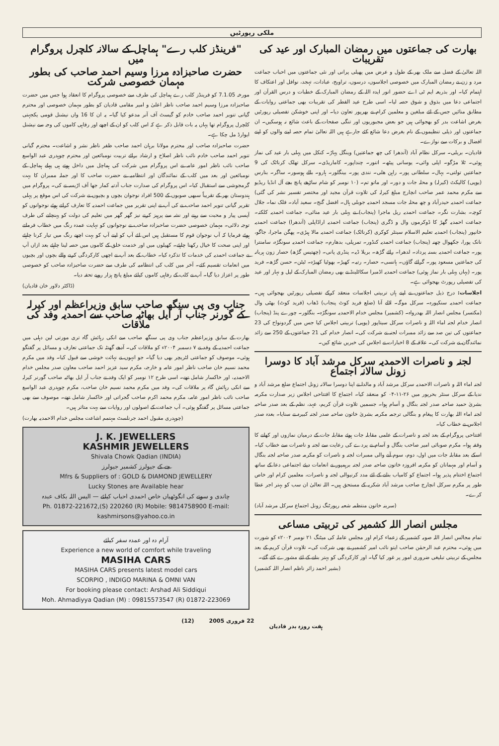ملکی رپورٹیں
بھارت کی جماعتوں میں رمضان المبارک اور عید کی تقریبات
اللہ تعالیٰ کے فضل سے ملک بھر کے طول و عرض میں پھیلی پرانی اور نئی جماعتوں میں احباب جماعت مرد و زن نے رمضان المبارک میں خصوصی اجلاسوں، درسوں، تراویح، عبادات، تہجد، نوافل اور اعتکاف کا اہتمام کیا۔ اور بذریعہ ایم ٹی اے حضور انور ایدہ اللہ کے رمضان المبارک کے خطبات و درس القرآن اور اجتماعی دعا میں بذوق و شوق حصہ لیا۔ اسی طرح عید الفطر کی تقریبات بھی جماعتی روایات کے مطابق منائیں جس کے لئے مبلغین و معلمین کرام نے بھرپور تعاون دیا۔ اور اپنی خوشکن تفصیلی رپورٹیں بغرض اشاعت بدر کو بھجوائی ہیں جو بعض مجبوریوں اور تنگی صفحات کے باعث شائع نہ ہوسکیں۔ ان جماعتوں اور ذیلی تنظیموں کے نام بغرض دعا شائع کئے جارہے ہیں اللہ تعالیٰ تمام حصہ لینے والوں کو اپنے افضال و برکات سے نوازے۔
قادیان۔ بریلی۔ سرکل نظام آباد (آندھرا کی چھ جماعتیں) وینگل پہاڑ۔ کنکل میں پہلی بار عید کی نماز ہوئی۔ ٹلا مڑگو۔ اپلی وائی۔ یوسانی پیٹھ۔ اتنور۔ چنداپور۔ کاماریڈی۔ سرکل تھلک کرناٹک کی 9 جماعتیں تولتی۔ بہال۔ سلطانی پور۔ راہن ھلی۔ نندی پور۔ بینگلور۔ ہارو۔ بالے ہوسور۔ ساگر۔ بنارس (یوپی) کالیکٹ (کیرلہ) و محلہ جات و دور۔ اور ماتو تم۔ (۱۰ نومبر کو شام ساڑھے پانچ بجے آل انڈیا ریڈیو سے مکرم محمد عمر صاحب انچارج مبلغ کیرلہ کی تلاوت قرآن مجید اور مختصر تفسیر نشر کی گئی) جماعت احمدیہ حیدرآباد و چھ محلہ جات مسجد احمدیہ جوبلی ہال۔ افضل گنج۔ سعید آباد۔ فلک نما۔ جلال کوچہ۔ بشارت نگر۔ جماعت احمدیہ ریل ماجرا (پنجاب) نے پہلی بار عید منائی۔ جماعت احمدیہ کلکتہ۔ جماعت احمدیہ گھڑ کا ڈوکرموں وال و ڈگری (پنجاب) جماعت احمدیہ اراڈاپلی (آندھرا) جماعت احمدیہ خانپور (پنجاب) احمدیہ تعلیم الاسلام سینٹر کوکری (کرناٹک) جماعت احمدیہ مالا ہیڑی۔ پھگن ماجرا، جاگو، نانک پورا، جکھوال چھنہ (پنجاب) جماعت احمدیہ کنڈور۔ تمرپلی، بدھارم۔ جماعت احمدیہ سونگڑہ، سامنترا پور۔ جماعت احمدیہ بسنہ پرداد۔ لدھرا۔ رائے گڑھ۔ بریلا ڈیہ۔ پنڈری پانی۔ (چھتیس گڑھ) حصار زون ہریانہ کی جماعتیں مسعود پور۔ گرائے گاؤں۔ ہانسی۔ حصار۔ رتیہ۔ کھیڑ۔ بھوٹیا کھیڑہ۔ ٹیٹن۔ حسن گڑھ۔ فرید پور۔ (یہاں پہلی بار نماز ہوئی) جماعت احمدیہ اڈمبرا سکاٹلینڈ نے بھی رمضان المبارک کے لیل و نہار اور عید کی تفصیلی رپورٹ بھجوائی ہے۔
اجلاسات: درج ذیل جماعتوں نے اپنے ہاں تربیتی اجلاسات منعقد کرکے تفصیلی رپورٹیں بھجوائی ہیں۔ جماعت احمدیہ سنکپورہ۔ سرکل موگہ۔ لالے آنا (ضلع فرید کوٹ پنجاب) ڈھاب (فرید کوٹ) بھٹی وال (مکتسر) مجلس انصار اللہ بھدرواہ۔ (کشمیر) مجلس خدام الاحمدیہ سونگڑہ۔ بنگلور۔ چورے پنڈ (پنجاب) انصار خدام لجنہ اماء اللہ و ناصرات سرکل سیتاپور (یوپی) تربیتی اجلاس کیا جس میں گردونواح کی 23 جماعتوں کی تین صد سے زائد ممبرات لجنہ نے شرکت کی۔ انصار خدام کی 21 جماعتوں کے 250 سے زائد نمائندگان نے شرکت کی۔ علاقہ کے 8 اخبارات نے اجلاس کی خبریں شائع کیں۔
لجنہ و ناصرات الاحمدیہ سرکل مرشد آباد کا دوسرا زونل سالانہ اجتماع
لجنہ اماء اللہ و ناصرات الاحمدیہ سرکل مرشد آباد و مالدا نے اپنا دوسرا سالانہ زونل اجتماع ضلع مرشد آباد و ندیا کے سرکل سنٹر بحرپور میں ۲۶-۱۱-۰۴ کو منعقد کیا۔ اجتماع کا افتتاحی اجلاس زیر صدارت مکرمہ بشریٰ حمید صاحبہ صدر لجنہ بنگال و آسام ہوا۔ جسمیں تلاوت قرآن کریم، عہد، نظم کے بعد صدر صاحبہ لجنہ اماء اللہ بھارت کا پیغام و بنگالی ترجمہ مکرمہ بشریٰ خاتون صاحبہ صدر لجنہ کبیرہ نے سنایا۔ بعدہ صدر اجلاس نے خطاب کیا۔
افتتاحی پروگرام کے بعد لجنہ و ناصرات کے علمی مقابلہ جات ہوئے مقابلہ جات کے درمیان نمازوں اور کھانے کا وقفہ ہوا۔ مکرم صوبائی امیر صاحب بنگال و آسام نے پردے کی رعایت سے لجنہ و ناصرات سے خطاب کیا۔ اسکے بعد مقابلہ جات میں اول، دوم، سوم آنے والی ممبرات لجنہ و ناصرات کو مکرمہ صدر صاحبہ لجنہ بنگال و آسام اور مہمانان کو مکرمہ افروزہ خاتون صاحبہ صدر لجنہ برہمپور نے انعامات دیئے اجتماعی دعا کے ساتھ اجتماع اختتام پذیر ہوا۔ اجتماع کو کامیاب بنانے کے لئے مدد کرنیوالی لجنہ و ناصرات، معلمین کرام اور خاص طور پر مکرم سرکل انچارج صاحب مرشد آباد شکریہ کے مستحق ہیں۔ اللہ تعالیٰ ان سب کو بہتر اجر عطا کرے۔
(سرینہ خاتون منتظمہ شعبہ رپورٹنگ زونل اجتماع سرکل مرشد آباد)
مجلس انصار اللہ کشمیر کی تربیتی مساعی
تمام مجالس انصار اللہ صوبہ کشمیر کے زعماء کرام اور مجلس عاملہ کی میٹنگ ۲۱ نومبر ۲۰۰۴ء کو شورت میں ہوئی۔ محترم عبد الرحمٰن صاحب ایتو نائب امیر کشمیر نے بھی شرکت کی۔ تلاوت قرآن کریم کے بعد مجلس کے تربیتی تبلیغی ضروری امور پر غور کیا گیا۔ اور کارکردگی کو بہتر بنانے کے لئے مشورے کئے گئے۔
(بشیر احمد زائر ناظم انصار اللہ کشمیر)
"فرینڈز کلب رے" ہماچل کے سالانہ کلچرل پروگرام میں
حضرت صاحبزادہ مرزا وسیم احمد صاحب کی بطور مہمان خصوصی شرکت
مورخہ 7.1.05 کو فرینڈز کلب رے ہماچل کی طرف سے خصوصی پروگرام کا انعقاد ہوا جس میں حضرت صاحبزادہ مرزا وسیم احمد صاحب ناظر اعلیٰ و امیر مقامی قادیان کو بطور مہمان خصوصی اور محترم گیانی تنویر احمد صاحب خادم کو گیسٹ آف آنر مدعو کیا گیا۔ یہ ان کا 16 واں نیشنل قومی یکجہتی کلچرل پروگرام تھا یہاں یہ بات قابل ذکر ہے کہ اس کلب کو ان کے اچھے اور رفاہی کاموں کی وجہ سے نیشنل ایوارڈ مل چکا ہے۔
حضرت صاحبزادہ صاحب اور محترم مولانا برہان احمد صاحب ظفر ناظر نشر و اشاعت۔ محترم گیانی تنویر احمد صاحب خادم نائب ناظر اصلاح و ارشاد برائے تربیت نومبائعین اور محترم چوہدری عبد الواسع صاحب نائب ناظر امور عامہ نے اس پروگرام میں شرکت کی ہماچل میں داخل ہوتے ہی پہلے ہماچل کے نومبائعین اور بعد میں کلب کے نمائندگان اور انتظامیہ نے حضرت صاحب کا اور جملہ ممبران کا بہت گرمجوشی سے استقبال کیا۔ اس پروگرام کی صدارت جناب آدتیہ کمار جھا آف اڑیسہ نے کی۔ پروگرام میں ہندوستان بھر کے تقریباً سبھی صوبوں کے 500 افراد نوجوان بچوں و بچیوں نے شرکت کی اس موقع پر پہلی تقریر گیانی تنویر احمد صاحب نے کی آپ نے اپنی تقریر میں جماعت احمدیہ کا تعارف کراتے ہوئے نوجوانوں کو آپسی پیار و محبت سے رہنے اور نشہ سے پرہیز کرنے نیز گھر گھر میں تعلیم کی دولت کو پہنچانے کی طرف توجہ دلائی۔ مہمان خصوصی حضرت صاحبزادہ صاحب نے نوجوانوں کو نہایت عمدہ رنگ میں خطاب فرماتے ہوئے فرمایا کہ آپ نوجوان قوم کا مستقبل ہیں اس لئے آپ کو اپنے آپ کو بہت اچھے رنگ میں تیار کرنا چاہئے اور اپنی صحت کا خیال رکھنا چاہئے۔ کھیلوں میں اور خدمت خلق کے کاموں میں حصہ لینا چاہئے بعد ازاں آپ نے جماعت احمدیہ کی خدمات کا تذکرہ کیا۔ خطاب کے بعد آپ نے اچھی کارکردگی کرنے والے بچوں اور بچیوں میں انعامات تقسیم کئے۔ آخر میں کلب کی انتظامیہ کی طرف سے حضرت صاحبزادہ صاحب کو خصوصی طور پر اعزاز دیا گیا۔ آپ نے کلب کے رفاہی کاموں کیلئے مبلغ پانچ ہزار روپے تحفہ دیا۔
(ڈاکٹر دلاور خان قادیان)
جناب وی پی سنگھ صاحب سابق وزیراعظم اور کیرلہ کے گورنر جناب آر ایل بھاٹیہ صاحب سے احمدیہ وفد کی ملاقات
بھارت کے سابق وزیراعظم جناب وی پی سنگھ صاحب سے انکی رہائش گاہ تری مورتی لین دہلی میں جماعت احمدیہ کے وفد نے ۷ دسمبر ۲۰۰۴ء کو ملاقات کی۔ آدھے گھنٹہ تک جماعتی تعارف و مسائل پر گفتگو ہوئی۔ موصوف کو جماعتی لٹریچر بھی دیا گیا۔ جو انہوں نے نہائت خوشی سے قبول کیا۔ وفد میں مکرم محمد نسیم خان صاحب ناظر امور عامہ و خارجہ، مکرم سید عزیز احمد صاحب معاون صدر مجلس خدام الاحمدیہ، اور خاکسار شامل تھے۔ اسی طرح ۱۲ نومبر کو ایک وفد نے جناب آر ایل بھاٹیہ صاحب گورنر کیرلہ سے انکی رہائش گاہ پر ملاقات کی۔ وفد میں مکرم محمد نسیم خان صاحب، مکرم چوہدری عبد الواسع صاحب نائب ناظر امور عامہ، مکرم محمد اکرم صاحب گجراتی اور خاکسار شامل تھے۔ موصوف سے بھی جماعتی مسائل پر گفتگو ہوئی۔ آپ جماعت کے اصولوں اور روایات سے بہت متاثر ہیں۔
(چوہدری مقبول احمد جرنلسٹ مہتمم اشاعت مجلس خدام الاحمدیہ بھارت)
J. K. JEWELLERS
KASHMIR JEWELLERS
Shivala Chowk Qadian (INDIA)
جے کے جیولرز کشمیر جیولرز
Mfrs & Suppliers of : GOLD & DIAMOND JEWELLERY
Lucky Stones are Available hear
چاندی و سونے کی انگوٹھیاں خاص احمدی احباب کیلئے — الیس اللہ بکاف عبدہ
Ph. 01872-221672,(S) 220260 (R) Mobile: 9814758900 E-mail: kashmirsons@yahoo.co.in
آرام دہ اور عمدہ سفر کیلئے
Experience a new world of comfort while traveling
MASIHA CARS
MASIHA CARS presents latest model cars
SCORPIO , INDIGO MARINA & OMNI VAN
For booking please contact: Arshad Ali Siddiqui
Moh. Ahmadiyya Qadian (M) : 09815573547 (R) 01872-223069
(12) 22 فروری 2005 ہفت روزہ بدر قادیان